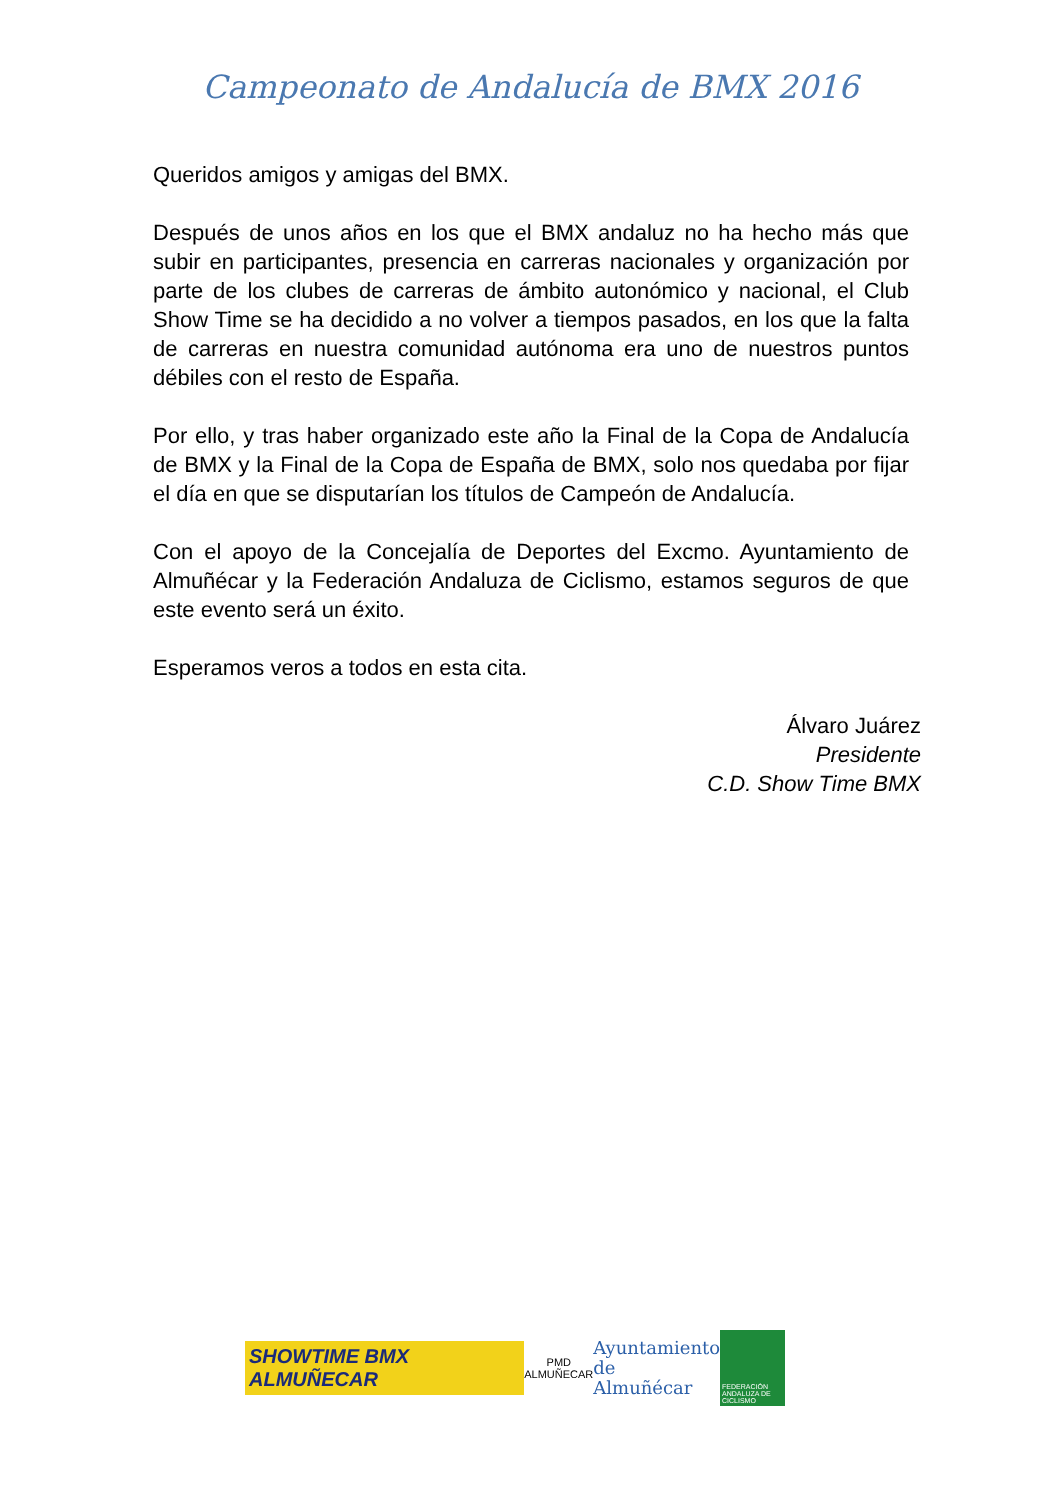Campeonato de Andalucía de BMX 2016
Queridos amigos y amigas del BMX.
Después de unos años en los que el BMX andaluz no ha hecho más que subir en participantes, presencia en carreras nacionales y organización por parte de los clubes de carreras de ámbito autonómico y nacional, el Club Show Time se ha decidido a no volver a tiempos pasados, en los que la falta de carreras en nuestra comunidad autónoma era uno de nuestros puntos débiles con el resto de España.
Por ello, y tras haber organizado este año la Final de la Copa de Andalucía de BMX y la Final de la Copa de España de BMX, solo nos quedaba por fijar el día en que se disputarían los títulos de Campeón de Andalucía.
Con el apoyo de la Concejalía de Deportes del Excmo. Ayuntamiento de Almuñécar y la Federación Andaluza de Ciclismo, estamos seguros de que este evento será un éxito.
Esperamos veros a todos en esta cita.
Álvaro Juárez
Presidente
C.D. Show Time BMX
SHOWTIME BMX ALMUÑECAR
PMD
ALMUÑECAR
Ayuntamiento
de Almuñécar
FEDERACIÓN ANDALUZA DE CICLISMO